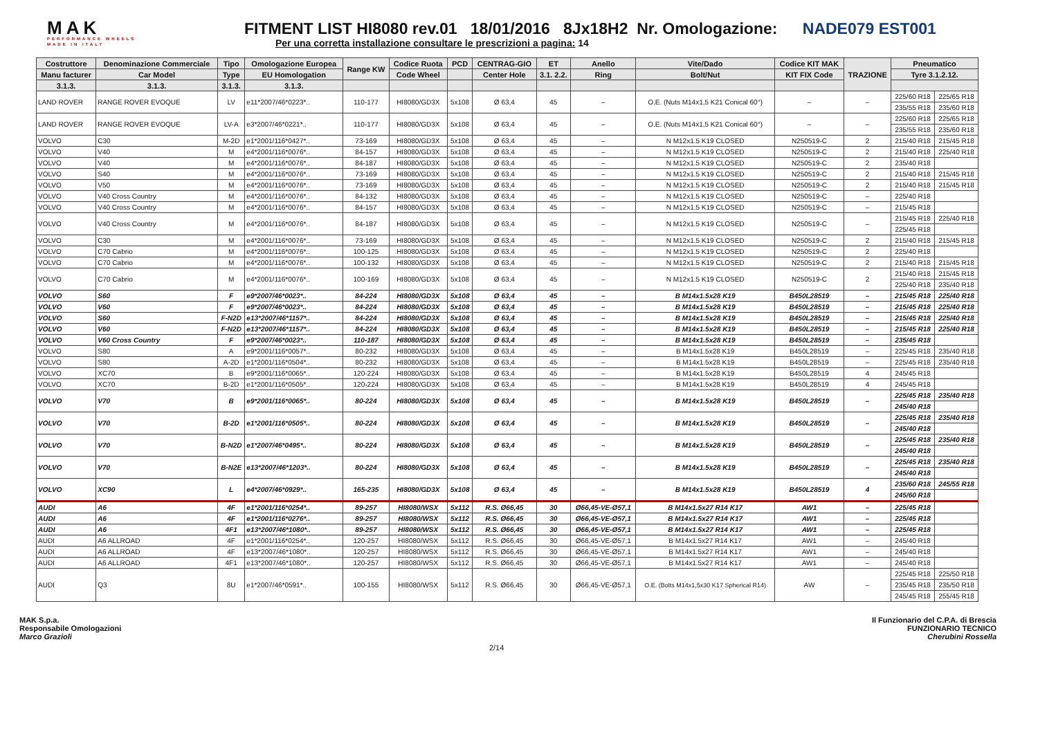MAK
PERFORMANCE WHEELS
MADE IN ITALY
FITMENT LIST HI8080 rev.01 18/01/2016 8Jx18H2 Nr. Omologazione: NADE079 EST001
Per una corretta installazione consultare le prescrizioni a pagina: 14
| Costruttore | Denominazione Commerciale | Tipo | Omologazione Europea | Range KW | Codice Ruota | PCD | CENTRAG-GIO | ET | Anello | Vite/Dado | Codice KIT MAK | TRAZIONE | Pneumatico | |
| --- | --- | --- | --- | --- | --- | --- | --- | --- | --- | --- | --- | --- | --- | --- |
| Manu facturer | Car Model | Type | EU Homologation | | Code Wheel | | Center Hole | 3.1. 2.2. | Ring | Bolt/Nut | KIT FIX Code | | Tyre 3.1.2.12. | |
| 3.1.3. | 3.1.3. | 3.1.3. | 3.1.3. | | | | | | | | | | | |
| LAND ROVER | RANGE ROVER EVOQUE | LV | e11*2007/46*0223*.. | 110-177 | HI8080/GD3X | 5x108 | Ø 63,4 | 45 | – | O.E. (Nuts M14x1,5 K21 Conical 60°) | – | – | 225/60 R18 | 225/65 R18 |
| | | | | | | | | | | | | | 235/55 R18 | 235/60 R18 |
| LAND ROVER | RANGE ROVER EVOQUE | LV-A | e3*2007/46*0221*.. | 110-177 | HI8080/GD3X | 5x108 | Ø 63,4 | 45 | – | O.E. (Nuts M14x1,5 K21 Conical 60°) | – | – | 225/60 R18 | 225/65 R18 |
| | | | | | | | | | | | | | 235/55 R18 | 235/60 R18 |
| VOLVO | C30 | M-2D | e1*2001/116*0427*.. | 73-169 | HI8080/GD3X | 5x108 | Ø 63,4 | 45 | – | N M12x1.5 K19 CLOSED | N250519-C | 2 | 215/40 R18 | 215/45 R18 |
| VOLVO | V40 | M | e4*2001/116*0076*.. | 84-157 | HI8080/GD3X | 5x108 | Ø 63,4 | 45 | – | N M12x1.5 K19 CLOSED | N250519-C | 2 | 215/40 R18 | 225/40 R18 |
| VOLVO | V40 | M | e4*2001/116*0076*.. | 84-187 | HI8080/GD3X | 5x108 | Ø 63,4 | 45 | – | N M12x1.5 K19 CLOSED | N250519-C | 2 | 235/40 R18 | |
| VOLVO | S40 | M | e4*2001/116*0076*.. | 73-169 | HI8080/GD3X | 5x108 | Ø 63,4 | 45 | – | N M12x1.5 K19 CLOSED | N250519-C | 2 | 215/40 R18 | 215/45 R18 |
| VOLVO | V50 | M | e4*2001/116*0076*.. | 73-169 | HI8080/GD3X | 5x108 | Ø 63,4 | 45 | – | N M12x1.5 K19 CLOSED | N250519-C | 2 | 215/40 R18 | 215/45 R18 |
| VOLVO | V40 Cross Country | M | e4*2001/116*0076*.. | 84-132 | HI8080/GD3X | 5x108 | Ø 63,4 | 45 | – | N M12x1.5 K19 CLOSED | N250519-C | – | 225/40 R18 | |
| VOLVO | V40 Cross Country | M | e4*2001/116*0076*.. | 84-157 | HI8080/GD3X | 5x108 | Ø 63,4 | 45 | – | N M12x1.5 K19 CLOSED | N250519-C | – | 215/45 R18 | |
| VOLVO | V40 Cross Country | M | e4*2001/116*0076*.. | 84-187 | HI8080/GD3X | 5x108 | Ø 63,4 | 45 | – | N M12x1.5 K19 CLOSED | N250519-C | – | 215/45 R18 | 225/40 R18 |
| | | | | | | | | | | | | | 225/45 R18 | |
| VOLVO | C30 | M | e4*2001/116*0076*.. | 73-169 | HI8080/GD3X | 5x108 | Ø 63,4 | 45 | – | N M12x1.5 K19 CLOSED | N250519-C | 2 | 215/40 R18 | 215/45 R18 |
| VOLVO | C70 Cabrio | M | e4*2001/116*0076*.. | 100-125 | HI8080/GD3X | 5x108 | Ø 63,4 | 45 | – | N M12x1.5 K19 CLOSED | N250519-C | 2 | 225/40 R18 | |
| VOLVO | C70 Cabrio | M | e4*2001/116*0076*.. | 100-132 | HI8080/GD3X | 5x108 | Ø 63,4 | 45 | – | N M12x1.5 K19 CLOSED | N250519-C | 2 | 215/40 R18 | 215/45 R18 |
| VOLVO | C70 Cabrio | M | e4*2001/116*0076*.. | 100-169 | HI8080/GD3X | 5x108 | Ø 63,4 | 45 | – | N M12x1.5 K19 CLOSED | N250519-C | 2 | 215/40 R18 | 215/45 R18 |
| | | | | | | | | | | | | | 225/40 R18 | 235/40 R18 |
| VOLVO | S60 | F | e9*2007/46*0023*.. | 84-224 | HI8080/GD3X | 5x108 | Ø 63,4 | 45 | – | B M14x1.5x28 K19 | B450L28519 | – | 215/45 R18 | 225/40 R18 |
| VOLVO | V60 | F | e9*2007/46*0023*.. | 84-224 | HI8080/GD3X | 5x108 | Ø 63,4 | 45 | – | B M14x1.5x28 K19 | B450L28519 | – | 215/45 R18 | 225/40 R18 |
| VOLVO | S60 | F-N2D | e13*2007/46*1157*.. | 84-224 | HI8080/GD3X | 5x108 | Ø 63,4 | 45 | – | B M14x1.5x28 K19 | B450L28519 | – | 215/45 R18 | 225/40 R18 |
| VOLVO | V60 | F-N2D | e13*2007/46*1157*.. | 84-224 | HI8080/GD3X | 5x108 | Ø 63,4 | 45 | – | B M14x1.5x28 K19 | B450L28519 | – | 215/45 R18 | 225/40 R18 |
| VOLVO | V60 Cross Country | F | e9*2007/46*0023*.. | 110-187 | HI8080/GD3X | 5x108 | Ø 63,4 | 45 | – | B M14x1.5x28 K19 | B450L28519 | – | 235/45 R18 | |
| VOLVO | S80 | A | e9*2001/116*0057*.. | 80-232 | HI8080/GD3X | 5x108 | Ø 63,4 | 45 | – | B M14x1.5x28 K19 | B450L28519 | – | 225/45 R18 | 235/40 R18 |
| VOLVO | S80 | A-2D | e1*2001/116*0504*.. | 80-232 | HI8080/GD3X | 5x108 | Ø 63,4 | 45 | – | B M14x1.5x28 K19 | B450L28519 | – | 225/45 R18 | 235/40 R18 |
| VOLVO | XC70 | B | e9*2001/116*0065*.. | 120-224 | HI8080/GD3X | 5x108 | Ø 63,4 | 45 | – | B M14x1.5x28 K19 | B450L28519 | 4 | 245/45 R18 | |
| VOLVO | XC70 | B-2D | e1*2001/116*0505*.. | 120-224 | HI8080/GD3X | 5x108 | Ø 63,4 | 45 | – | B M14x1.5x28 K19 | B450L28519 | 4 | 245/45 R18 | |
| VOLVO | V70 | B | e9*2001/116*0065*.. | 80-224 | HI8080/GD3X | 5x108 | Ø 63,4 | 45 | – | B M14x1.5x28 K19 | B450L28519 | – | 225/45 R18 | 235/40 R18 |
| | | | | | | | | | | | | | 245/40 R18 | |
| VOLVO | V70 | B-2D | e1*2001/116*0505*.. | 80-224 | HI8080/GD3X | 5x108 | Ø 63,4 | 45 | – | B M14x1.5x28 K19 | B450L28519 | – | 225/45 R18 | 235/40 R18 |
| | | | | | | | | | | | | | 245/40 R18 | |
| VOLVO | V70 | B-N2D | e1*2007/46*0495*.. | 80-224 | HI8080/GD3X | 5x108 | Ø 63,4 | 45 | – | B M14x1.5x28 K19 | B450L28519 | – | 225/45 R18 | 235/40 R18 |
| | | | | | | | | | | | | | 245/40 R18 | |
| VOLVO | V70 | B-N2E | e13*2007/46*1203*.. | 80-224 | HI8080/GD3X | 5x108 | Ø 63,4 | 45 | – | B M14x1.5x28 K19 | B450L28519 | – | 225/45 R18 | 235/40 R18 |
| | | | | | | | | | | | | | 245/40 R18 | |
| VOLVO | XC90 | L | e4*2007/46*0929*.. | 165-235 | HI8080/GD3X | 5x108 | Ø 63,4 | 45 | – | B M14x1.5x28 K19 | B450L28519 | 4 | 235/60 R18 | 245/55 R18 |
| | | | | | | | | | | | | | 245/60 R18 | |
| AUDI | A6 | 4F | e1*2001/116*0254*.. | 89-257 | HI8080/WSX | 5x112 | R.S. Ø66,45 | 30 | Ø66,45-VE-Ø57,1 | B M14x1.5x27 R14 K17 | AW1 | – | 225/45 R18 | |
| AUDI | A6 | 4F | e1*2001/116*0276*.. | 89-257 | HI8080/WSX | 5x112 | R.S. Ø66,45 | 30 | Ø66,45-VE-Ø57,1 | B M14x1.5x27 R14 K17 | AW1 | – | 225/45 R18 | |
| AUDI | A6 | 4F1 | e13*2007/46*1080*.. | 89-257 | HI8080/WSX | 5x112 | R.S. Ø66,45 | 30 | Ø66,45-VE-Ø57,1 | B M14x1.5x27 R14 K17 | AW1 | – | 225/45 R18 | |
| AUDI | A6 ALLROAD | 4F | e1*2001/116*0254*.. | 120-257 | HI8080/WSX | 5x112 | R.S. Ø66,45 | 30 | Ø66,45-VE-Ø57,1 | B M14x1.5x27 R14 K17 | AW1 | – | 245/40 R18 | |
| AUDI | A6 ALLROAD | 4F | e13*2007/46*1080*.. | 120-257 | HI8080/WSX | 5x112 | R.S. Ø66,45 | 30 | Ø66,45-VE-Ø57,1 | B M14x1.5x27 R14 K17 | AW1 | – | 245/40 R18 | |
| AUDI | A6 ALLROAD | 4F1 | e13*2007/46*1080*.. | 120-257 | HI8080/WSX | 5x112 | R.S. Ø66,45 | 30 | Ø66,45-VE-Ø57,1 | B M14x1.5x27 R14 K17 | AW1 | – | 245/40 R18 | |
| AUDI | Q3 | 8U | e1*2007/46*0591*.. | 100-155 | HI8080/WSX | 5x112 | R.S. Ø66,45 | 30 | Ø66,45-VE-Ø57,1 | O.E. (Bolts M14x1,5x30 K17 Spherical R14) | AW | – | 225/45 R18 | 225/50 R18 |
| | | | | | | | | | | | | | 235/45 R18 | 235/50 R18 |
| | | | | | | | | | | | | | 245/45 R18 | 255/45 R18 |
MAK S.p.a.
Responsabile Omologazioni
Marco Grazioli
2/14
Il Funzionario del C.P.A. di Brescia
FUNZIONARIO TECNICO
Cherubini Rossella